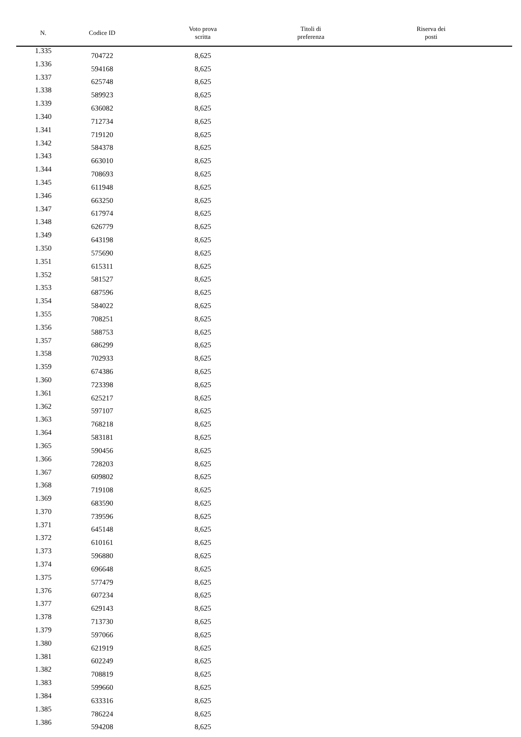| N. | Codice ID | Voto prova scritta | Titoli di preferenza | Riserva dei posti |
| --- | --- | --- | --- | --- |
| 1.335 | 704722 | 8,625 | | |
| 1.336 | 594168 | 8,625 | | |
| 1.337 | 625748 | 8,625 | | |
| 1.338 | 589923 | 8,625 | | |
| 1.339 | 636082 | 8,625 | | |
| 1.340 | 712734 | 8,625 | | |
| 1.341 | 719120 | 8,625 | | |
| 1.342 | 584378 | 8,625 | | |
| 1.343 | 663010 | 8,625 | | |
| 1.344 | 708693 | 8,625 | | |
| 1.345 | 611948 | 8,625 | | |
| 1.346 | 663250 | 8,625 | | |
| 1.347 | 617974 | 8,625 | | |
| 1.348 | 626779 | 8,625 | | |
| 1.349 | 643198 | 8,625 | | |
| 1.350 | 575690 | 8,625 | | |
| 1.351 | 615311 | 8,625 | | |
| 1.352 | 581527 | 8,625 | | |
| 1.353 | 687596 | 8,625 | | |
| 1.354 | 584022 | 8,625 | | |
| 1.355 | 708251 | 8,625 | | |
| 1.356 | 588753 | 8,625 | | |
| 1.357 | 686299 | 8,625 | | |
| 1.358 | 702933 | 8,625 | | |
| 1.359 | 674386 | 8,625 | | |
| 1.360 | 723398 | 8,625 | | |
| 1.361 | 625217 | 8,625 | | |
| 1.362 | 597107 | 8,625 | | |
| 1.363 | 768218 | 8,625 | | |
| 1.364 | 583181 | 8,625 | | |
| 1.365 | 590456 | 8,625 | | |
| 1.366 | 728203 | 8,625 | | |
| 1.367 | 609802 | 8,625 | | |
| 1.368 | 719108 | 8,625 | | |
| 1.369 | 683590 | 8,625 | | |
| 1.370 | 739596 | 8,625 | | |
| 1.371 | 645148 | 8,625 | | |
| 1.372 | 610161 | 8,625 | | |
| 1.373 | 596880 | 8,625 | | |
| 1.374 | 696648 | 8,625 | | |
| 1.375 | 577479 | 8,625 | | |
| 1.376 | 607234 | 8,625 | | |
| 1.377 | 629143 | 8,625 | | |
| 1.378 | 713730 | 8,625 | | |
| 1.379 | 597066 | 8,625 | | |
| 1.380 | 621919 | 8,625 | | |
| 1.381 | 602249 | 8,625 | | |
| 1.382 | 708819 | 8,625 | | |
| 1.383 | 599660 | 8,625 | | |
| 1.384 | 633316 | 8,625 | | |
| 1.385 | 786224 | 8,625 | | |
| 1.386 | 594208 | 8,625 | | |